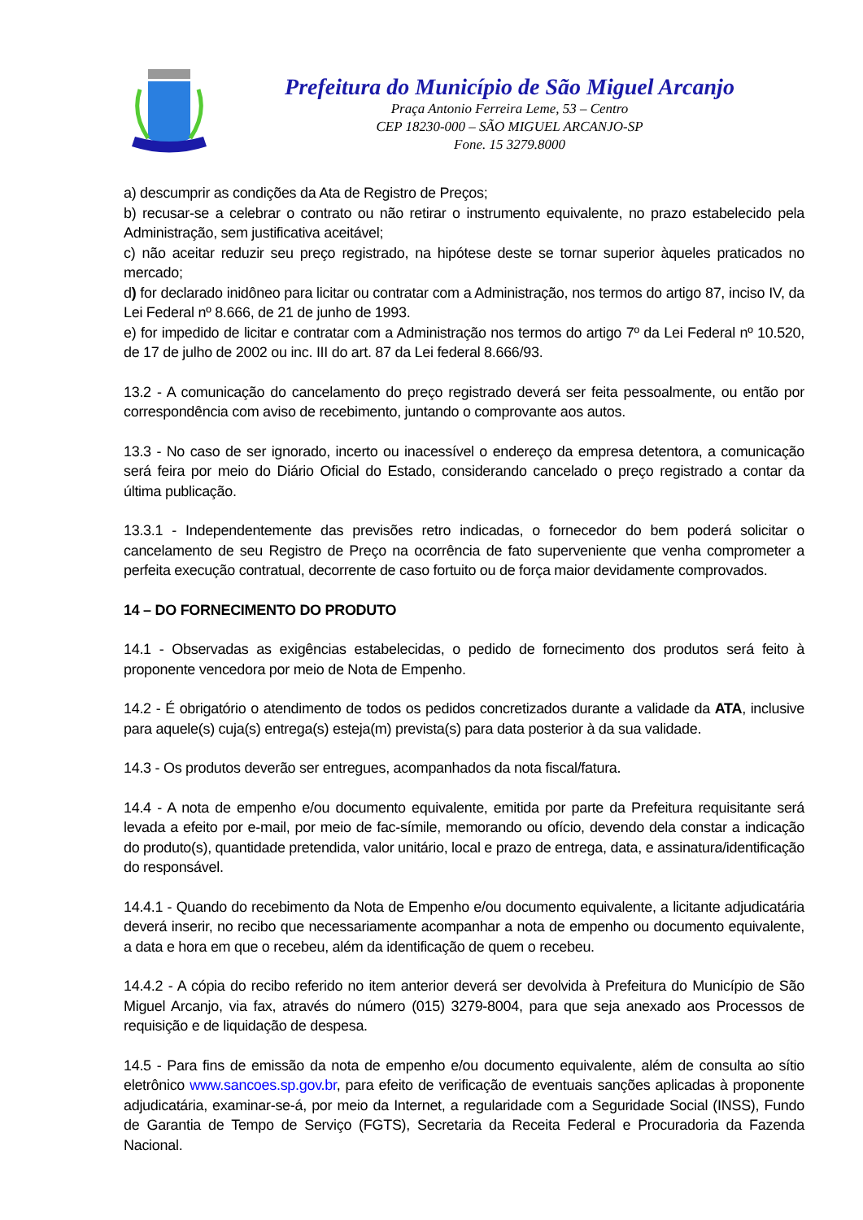Prefeitura do Município de São Miguel Arcanjo
Praça Antonio Ferreira Leme, 53 – Centro
CEP 18230-000 – SÃO MIGUEL ARCANJO-SP
Fone. 15 3279.8000
a) descumprir as condições da Ata de Registro de Preços;
b) recusar-se a celebrar o contrato ou não retirar o instrumento equivalente, no prazo estabelecido pela Administração, sem justificativa aceitável;
c) não aceitar reduzir seu preço registrado, na hipótese deste se tornar superior àqueles praticados no mercado;
d) for declarado inidôneo para licitar ou contratar com a Administração, nos termos do artigo 87, inciso IV, da Lei Federal nº 8.666, de 21 de junho de 1993.
e) for impedido de licitar e contratar com a Administração nos termos do artigo 7º da Lei Federal nº 10.520, de 17 de julho de 2002 ou inc. III do art. 87 da Lei federal 8.666/93.
13.2 - A comunicação do cancelamento do preço registrado deverá ser feita pessoalmente, ou então por correspondência com aviso de recebimento, juntando o comprovante aos autos.
13.3 - No caso de ser ignorado, incerto ou inacessível o endereço da empresa detentora, a comunicação será feira por meio do Diário Oficial do Estado, considerando cancelado o preço registrado a contar da última publicação.
13.3.1 - Independentemente das previsões retro indicadas, o fornecedor do bem poderá solicitar o cancelamento de seu Registro de Preço na ocorrência de fato superveniente que venha comprometer a perfeita execução contratual, decorrente de caso fortuito ou de força maior devidamente comprovados.
14 – DO FORNECIMENTO DO PRODUTO
14.1 - Observadas as exigências estabelecidas, o pedido de fornecimento dos produtos será feito à proponente vencedora por meio de Nota de Empenho.
14.2 - É obrigatório o atendimento de todos os pedidos concretizados durante a validade da ATA, inclusive para aquele(s) cuja(s) entrega(s) esteja(m) prevista(s) para data posterior à da sua validade.
14.3 - Os produtos deverão ser entregues, acompanhados da nota fiscal/fatura.
14.4 - A nota de empenho e/ou documento equivalente, emitida por parte da Prefeitura requisitante será levada a efeito por e-mail, por meio de fac-símile, memorando ou ofício, devendo dela constar a indicação do produto(s), quantidade pretendida, valor unitário, local e prazo de entrega, data, e assinatura/identificação do responsável.
14.4.1 - Quando do recebimento da Nota de Empenho e/ou documento equivalente, a licitante adjudicatária deverá inserir, no recibo que necessariamente acompanhar a nota de empenho ou documento equivalente, a data e hora em que o recebeu, além da identificação de quem o recebeu.
14.4.2 - A cópia do recibo referido no item anterior deverá ser devolvida à Prefeitura do Município de São Miguel Arcanjo, via fax, através do número (015) 3279-8004, para que seja anexado aos Processos de requisição e de liquidação de despesa.
14.5 - Para fins de emissão da nota de empenho e/ou documento equivalente, além de consulta ao sítio eletrônico www.sancoes.sp.gov.br, para efeito de verificação de eventuais sanções aplicadas à proponente adjudicatária, examinar-se-á, por meio da Internet, a regularidade com a Seguridade Social (INSS), Fundo de Garantia de Tempo de Serviço (FGTS), Secretaria da Receita Federal e Procuradoria da Fazenda Nacional.